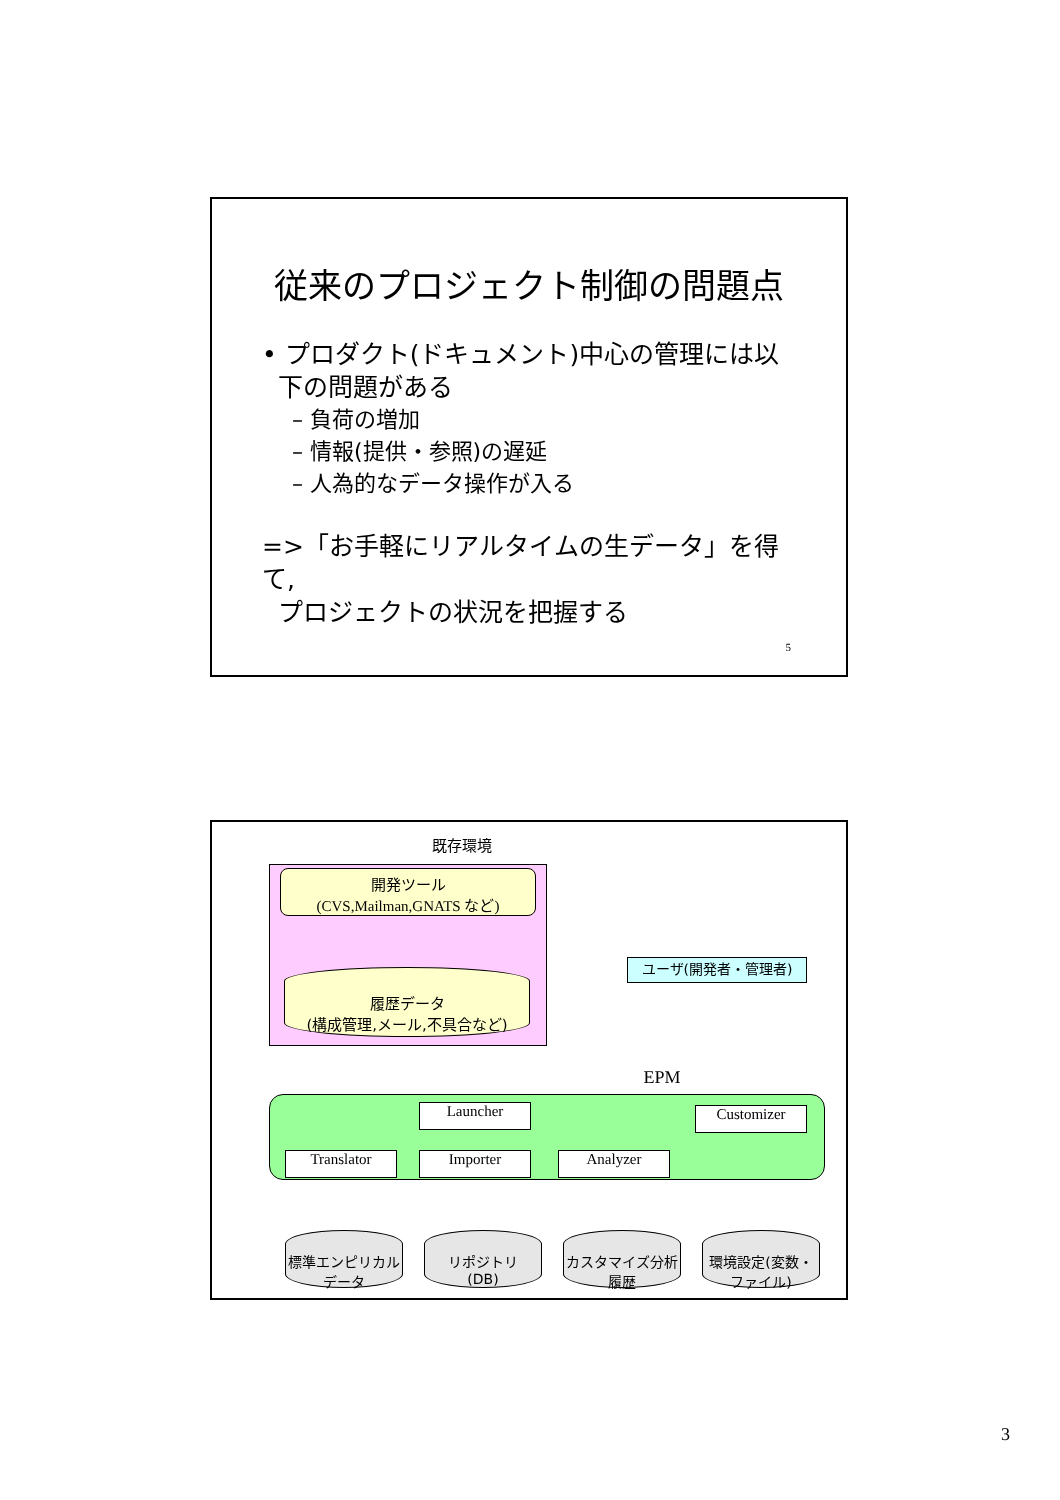従来のプロジェクト制御の問題点
• プロダクト(ドキュメント)中心の管理には以
下の問題がある
– 負荷の増加
– 情報(提供・参照)の遅延
– 人為的なデータ操作が入る
=>「お手軽にリアルタイムの生データ」を得て,
プロジェクトの状況を把握する
5
既存環境
開発ツール
(CVS,Mailman,GNATS など)
履歴データ
(構成管理,メール,不具合など)
ユーザ(開発者・管理者)
EPM
Launcher Customizer
Translator Importer Analyzer
標準エンピリカルデータ
リポジトリ
(DB)
カスタマイズ分析履歴
環境設定(変数・ファイル)
3